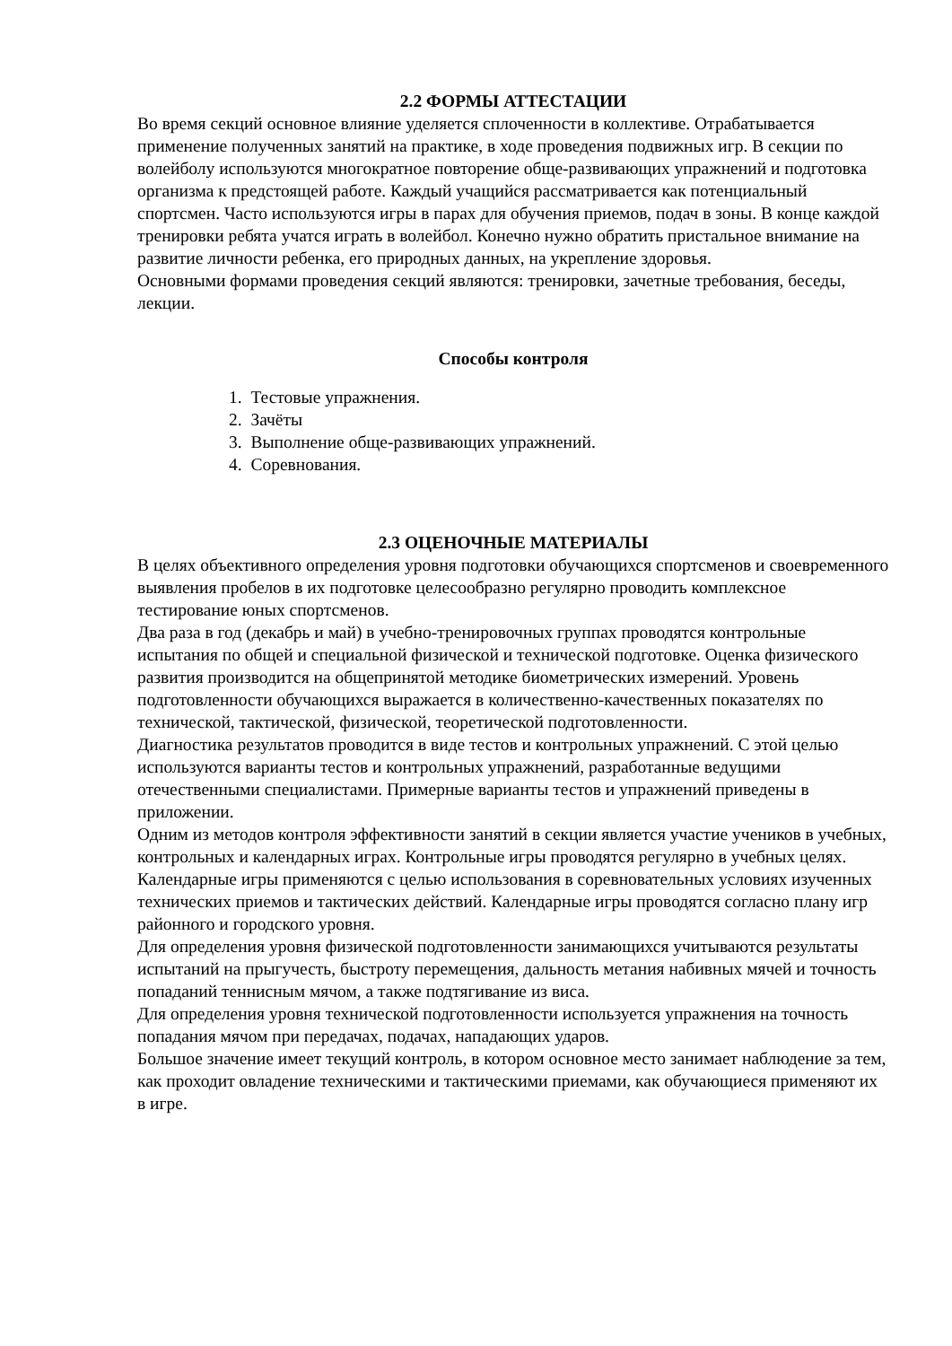2.2 ФОРМЫ АТТЕСТАЦИИ
Во время секций основное влияние уделяется сплоченности в коллективе. Отрабатывается применение полученных занятий на практике, в ходе проведения подвижных игр. В секции по волейболу используются многократное повторение обще-развивающих упражнений и подготовка организма к предстоящей работе. Каждый учащийся рассматривается как потенциальный спортсмен. Часто используются игры в парах для обучения приемов, подач в зоны. В конце каждой тренировки ребята учатся играть в волейбол. Конечно нужно обратить пристальное внимание на развитие личности ребенка, его природных данных, на укрепление здоровья.
Основными формами проведения секций являются: тренировки, зачетные требования, беседы, лекции.
Способы контроля
1. Тестовые упражнения.
2. Зачёты
3. Выполнение обще-развивающих упражнений.
4. Соревнования.
2.3 ОЦЕНОЧНЫЕ МАТЕРИАЛЫ
В целях объективного определения уровня подготовки обучающихся спортсменов и своевременного выявления пробелов в их подготовке целесообразно регулярно проводить комплексное тестирование юных спортсменов.
Два раза в год (декабрь и май) в учебно-тренировочных группах проводятся контрольные испытания по общей и специальной физической и технической подготовке. Оценка физического развития производится на общепринятой методике биометрических измерений. Уровень подготовленности обучающихся выражается в количественно-качественных показателях по технической, тактической, физической, теоретической подготовленности.
Диагностика результатов проводится в виде тестов и контрольных упражнений. С этой целью используются варианты тестов и контрольных упражнений, разработанные ведущими отечественными специалистами. Примерные варианты тестов и упражнений приведены в приложении.
Одним из методов контроля эффективности занятий в секции является участие учеников в учебных, контрольных и календарных играх. Контрольные игры проводятся регулярно в учебных целях. Календарные игры применяются с целью использования в соревновательных условиях изученных технических приемов и тактических действий. Календарные игры проводятся согласно плану игр районного и городского уровня.
Для определения уровня физической подготовленности занимающихся учитываются результаты испытаний на прыгучесть, быстроту перемещения, дальность метания набивных мячей и точность попаданий теннисным мячом, а также подтягивание из виса.
Для определения уровня технической подготовленности используется упражнения на точность попадания мячом при передачах, подачах, нападающих ударов.
Большое значение имеет текущий контроль, в котором основное место занимает наблюдение за тем, как проходит овладение техническими и тактическими приемами, как обучающиеся применяют их в игре.